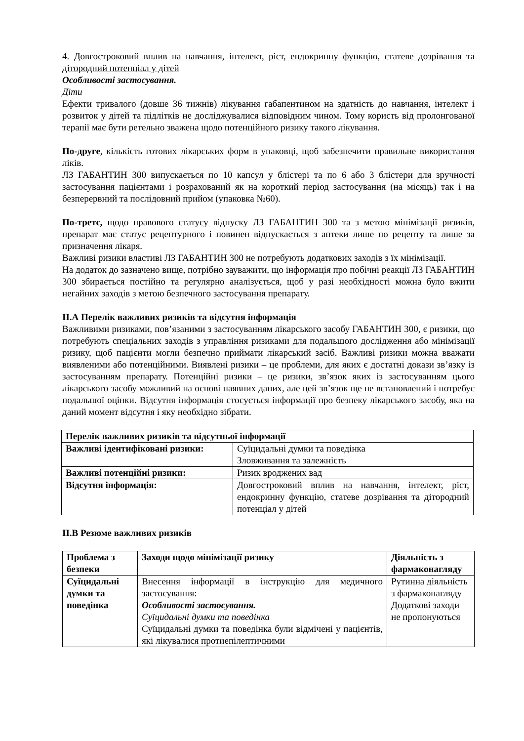4. Довгостроковий вплив на навчання, інтелект, ріст, ендокринну функцію, статеве дозрівання та дітородний потенціал у дітей
Особливості застосування.
Діти
Ефекти тривалого (довше 36 тижнів) лікування габапентином на здатність до навчання, інтелект і розвиток у дітей та підлітків не досліджувалися відповідним чином. Тому користь від пролонгованої терапії має бути ретельно зважена щодо потенційного ризику такого лікування.
По-друге, кількість готових лікарських форм в упаковці, щоб забезпечити правильне використання ліків.
ЛЗ ГАБАНТИН 300 випускається по 10 капсул у блістері та по 6 або 3 блістери для зручності застосування пацієнтами і розрахований як на короткий період застосування (на місяць) так і на безперервний та послідовний прийом (упаковка №60).
По-третє, щодо правового статусу відпуску ЛЗ ГАБАНТИН 300 та з метою мінімізації ризиків, препарат має статус рецептурного і повинен відпускається з аптеки лише по рецепту та лише за призначення лікаря.
Важливі ризики властиві ЛЗ ГАБАНТИН 300 не потребують додаткових заходів з їх мінімізації.
На додаток до зазначено вище, потрібно зауважити, що інформація про побічні реакції ЛЗ ГАБАНТИН 300 збирається постійно та регулярно аналізується, щоб у разі необхідності можна було вжити негайних заходів з метою безпечного застосування препарату.
ІІ.А Перелік важливих ризиків та відсутня інформація
Важливими ризиками, пов’язаними з застосуванням лікарського засобу ГАБАНТИН 300, є ризики, що потребують спеціальних заходів з управління ризиками для подальшого дослідження або мінімізації ризику, щоб пацієнти могли безпечно приймати лікарський засіб. Важливі ризики можна вважати виявленими або потенційними. Виявлені ризики – це проблеми, для яких є достатні докази зв’язку із застосуванням препарату. Потенційні ризики – це ризики, зв’язок яких із застосуванням цього лікарського засобу можливий на основі наявних даних, але цей зв’язок ще не встановлений і потребує подальшої оцінки. Відсутня інформація стосується інформації про безпеку лікарського засобу, яка на даний момент відсутня і яку необхідно зібрати.
| Перелік важливих ризиків та відсутньої інформації | |
| --- | --- |
| Важливі ідентифіковані ризики: | Суїцидальні думки та поведінка Зловживання та залежність |
| Важливі потенційні ризики: | Ризик вроджених вад |
| Відсутня інформація: | Довгостроковий вплив на навчання, інтелект, ріст, ендокринну функцію, статеве дозрівання та дітородний потенціал у дітей |
ІІ.В Резюме важливих ризиків
| Проблема з безпеки | Заходи щодо мінімізації ризику | Діяльність з фармаконагляду |
| --- | --- | --- |
| Суїцидальні думки та поведінка | Внесення інформації в інструкцію для медичного застосування: Особливості застосування. Суїцидальні думки та поведінка Суїцидальні думки та поведінка були відмічені у пацієнтів, які лікувалися протиепілептичними | Рутинна діяльність з фармаконагляду Додаткові заходи не пропонуються |